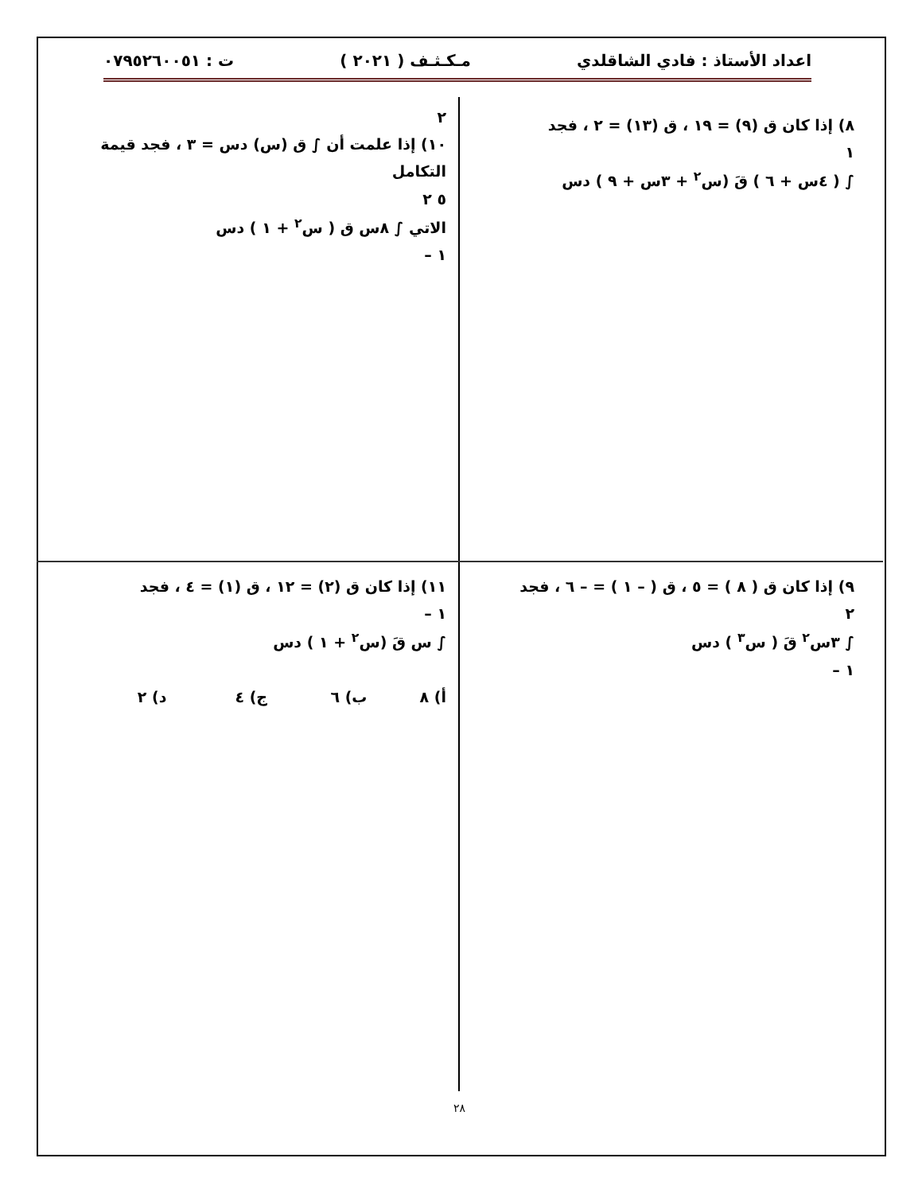اعداد الأستاذ : فادي الشاقلدي مـكـثـف ( ٢٠٢١ ) ت : ٠٧٩٥٢٦٠٠٥١
٨) إذا كان ق (٩) = ١٩ ، ق (١٣) = ٢ ، فجد
١
∫ ( ٤س + ٦ ) قَ (س<sup>٢</sup> + ٣س + ٩ ) دس
٢
١٠) إذا علمت أن ∫ ق (س) دس = ٣ ، فجد قيمة التكامل
٥ ٢
الاتي ∫ ٨س ق ( س<sup>٢</sup> + ١ ) دس
١ –
٩) إذا كان ق ( ٨ ) = ٥ ، ق ( – ١ ) = – ٦ ، فجد
٢
∫ ٣س<sup>٢</sup> قَ ( س<sup>٣</sup> ) دس
١ –
١١) إذا كان ق (٢) = ١٢ ، ق (١) = ٤ ، فجد
١ –
∫ س قَ (س<sup>٢</sup> + ١ ) دس
أ) ٨ ب) ٦ ج) ٤ د) ٢
٢٨